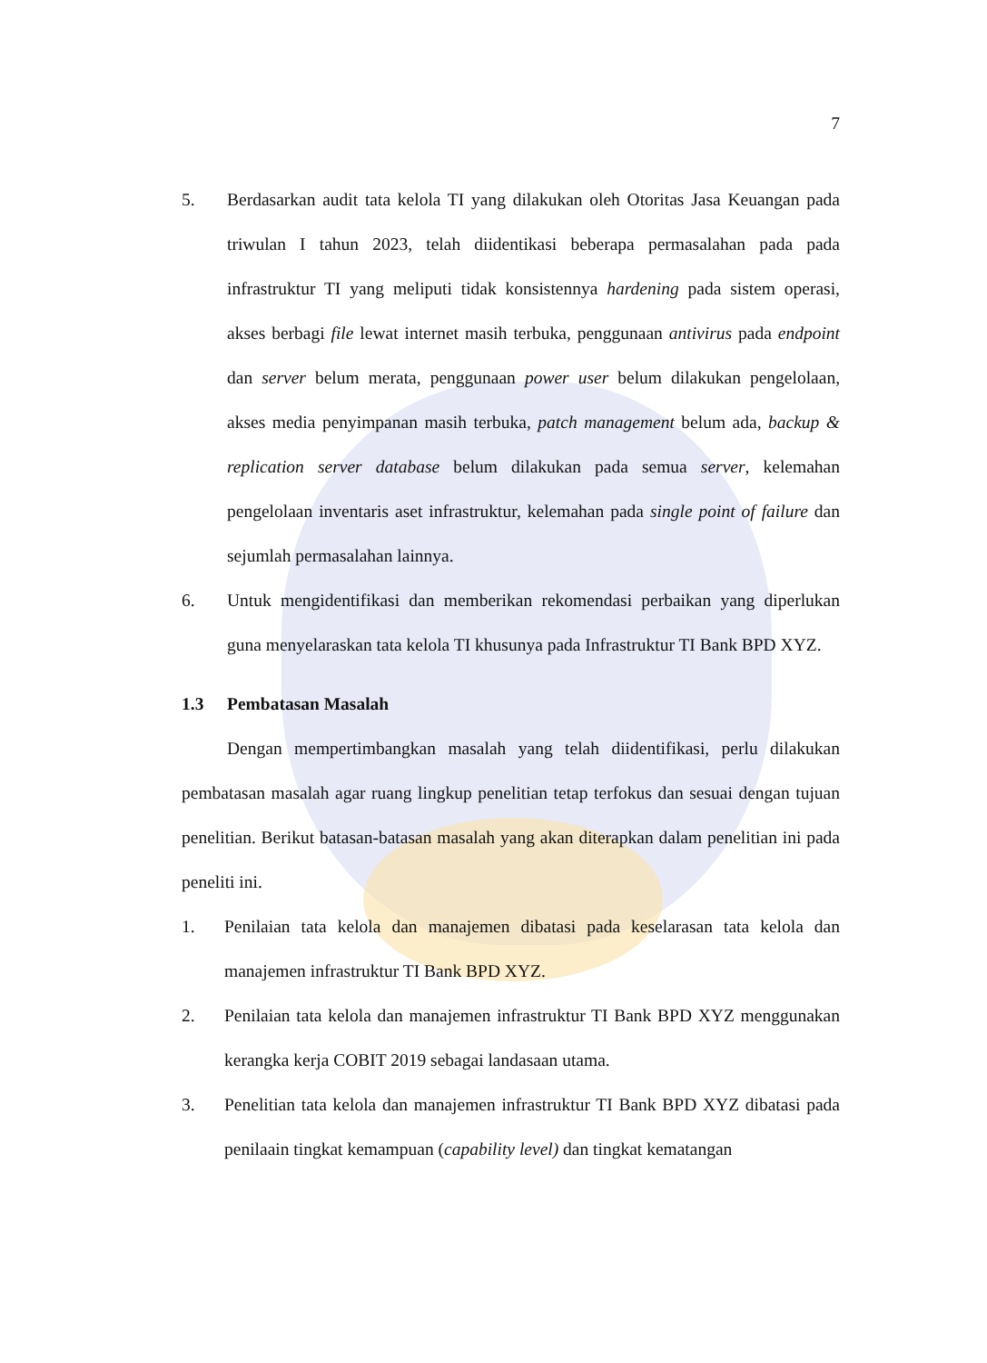7
5. Berdasarkan audit tata kelola TI yang dilakukan oleh Otoritas Jasa Keuangan pada triwulan I tahun 2023, telah diidentikasi beberapa permasalahan pada pada infrastruktur TI yang meliputi tidak konsistennya hardening pada sistem operasi, akses berbagi file lewat internet masih terbuka, penggunaan antivirus pada endpoint dan server belum merata, penggunaan power user belum dilakukan pengelolaan, akses media penyimpanan masih terbuka, patch management belum ada, backup & replication server database belum dilakukan pada semua server, kelemahan pengelolaan inventaris aset infrastruktur, kelemahan pada single point of failure dan sejumlah permasalahan lainnya.
6. Untuk mengidentifikasi dan memberikan rekomendasi perbaikan yang diperlukan guna menyelaraskan tata kelola TI khusunya pada Infrastruktur TI Bank BPD XYZ.
1.3 Pembatasan Masalah
Dengan mempertimbangkan masalah yang telah diidentifikasi, perlu dilakukan pembatasan masalah agar ruang lingkup penelitian tetap terfokus dan sesuai dengan tujuan penelitian. Berikut batasan-batasan masalah yang akan diterapkan dalam penelitian ini pada peneliti ini.
1. Penilaian tata kelola dan manajemen dibatasi pada keselarasan tata kelola dan manajemen infrastruktur TI Bank BPD XYZ.
2. Penilaian tata kelola dan manajemen infrastruktur TI Bank BPD XYZ menggunakan kerangka kerja COBIT 2019 sebagai landasaan utama.
3. Penelitian tata kelola dan manajemen infrastruktur TI Bank BPD XYZ dibatasi pada penilaain tingkat kemampuan (capability level) dan tingkat kematangan